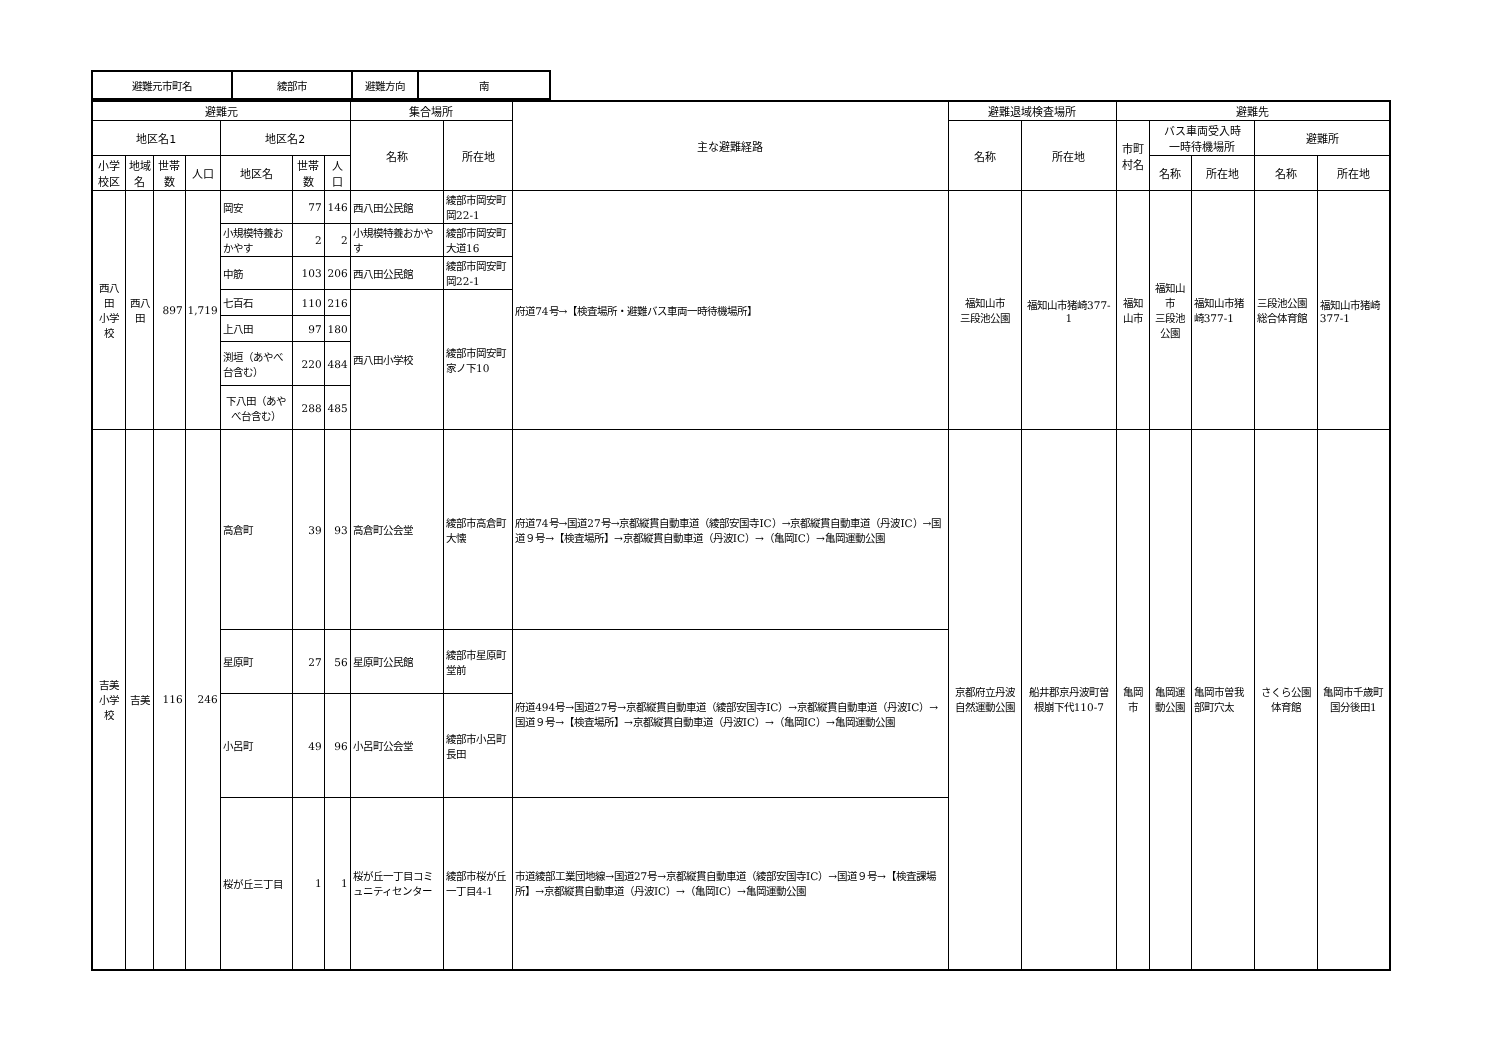| 避難元市町名 | 綾部市 | 避難方向 | 南 |
| 避難元 | | | | | | | 集合場所 | | 主な避難経路 | 避難退域検査場所 | | 避難先 | | | | |
| --- | --- | --- | --- | --- | --- | --- | --- | --- | --- | --- | --- | --- | --- | --- | --- | --- |
| 地区名1 | | | | 地区名2 | | | 名称 | 所在地 | | 名称 | 所在地 | 市町村名 | バス車両受入時 一時待機場所 | | 避難所 | |
| 小学校区 | 地域名 | 世帯数 | 人口 | 地区名 | 世帯数 | 人口 | | | | | | | 名称 | 所在地 | 名称 | 所在地 |
| 西八田 小学校 | 西八田 | 897 | 1,719 | 岡安 | 77 | 146 | 西八田公民館 | 綾部市岡安町岡22-1 | 府道74号→【検査場所・避難バス車両一時待機場所】 | 福知山市 三段池公園 | 福知山市猪崎377-1 | 福知山市 | 福知山市 三段池公園 | 福知山市猪崎377-1 | 三段池公園総合体育館 | 福知山市猪崎377-1 |
| | | | | 小規模特養おかやす | 2 | 2 | 小規模特養おかやす | 綾部市岡安町大道16 | | | | | | | | |
| | | | | 中筋 | 103 | 206 | 西八田公民館 | 綾部市岡安町岡22-1 | | | | | | | | |
| | | | | 七百石 | 110 | 216 | 西八田小学校 | 綾部市岡安町家ノ下10 | | | | | | | | |
| | | | | 上八田 | 97 | 180 | | | | | | | | | | |
| | | | | 渕垣（あやべ台含む） | 220 | 484 | | | | | | | | | | |
| | | | | 下八田（あやべ台含む） | 288 | 485 | | | | | | | | | | |
| 吉美 小学校 | 吉美 | 116 | 246 | 高倉町 | 39 | 93 | 高倉町公会堂 | 綾部市高倉町大懐 | 府道74号→国道27号→京都縦貫自動車道（綾部安国寺IC）→京都縦貫自動車道（丹波IC）→国道９号→【検査場所】→京都縦貫自動車道（丹波IC）→（亀岡IC）→亀岡運動公園 | 京都府立丹波自然運動公園 | 船井郡京丹波町曽根崩下代110-7 | 亀岡市 | 亀岡運動公園 | 亀岡市曽我部町穴太 | さくら公園体育館 | 亀岡市千歳町国分後田1 |
| | | | | 星原町 | 27 | 56 | 星原町公民館 | 綾部市星原町堂前 | 府道494号→国道27号→京都縦貫自動車道（綾部安国寺IC）→京都縦貫自動車道（丹波IC）→国道９号→【検査場所】→京都縦貫自動車道（丹波IC）→（亀岡IC）→亀岡運動公園 | | | | | | | |
| | | | | 小呂町 | 49 | 96 | 小呂町公会堂 | 綾部市小呂町長田 | | | | | | | | |
| | | | | 桜が丘三丁目 | 1 | 1 | 桜が丘一丁目コミュニティセンター | 綾部市桜が丘一丁目4-1 | 市道綾部工業団地線→国道27号→京都縦貫自動車道（綾部安国寺IC）→国道９号→【検査課場所】→京都縦貫自動車道（丹波IC）→（亀岡IC）→亀岡運動公園 | | | | | | | |